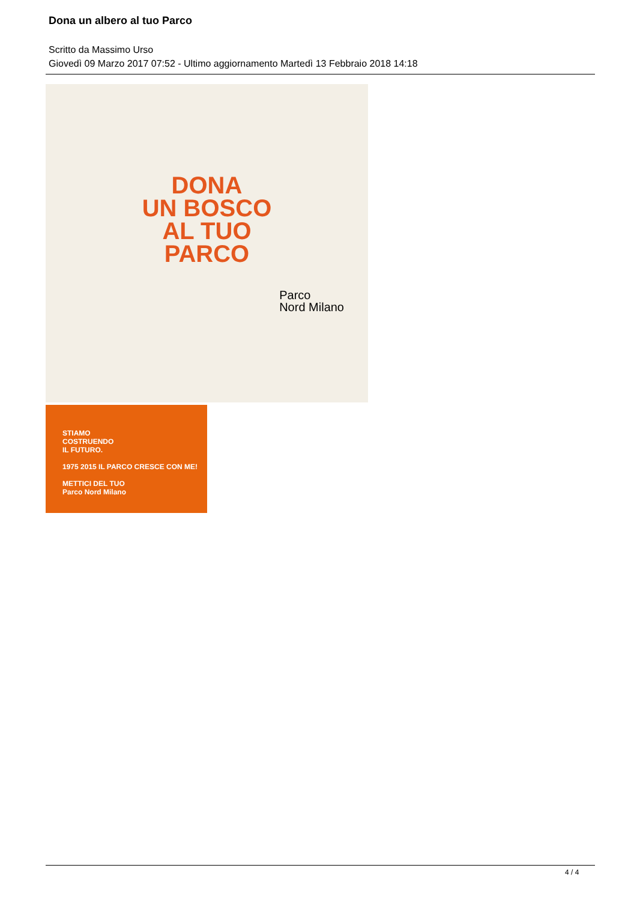Dona un albero al tuo Parco
Scritto da Massimo Urso
Giovedì 09 Marzo 2017 07:52 - Ultimo aggiornamento Martedì 13 Febbraio 2018 14:18
DONA
UN BOSCO
AL TUO
PARCO
Parco
Nord Milano
STIAMO
COSTRUENDO
IL FUTURO.
1975 2015 IL PARCO CRESCE CON ME!
METTICI DEL TUO
Parco Nord Milano
4 / 4